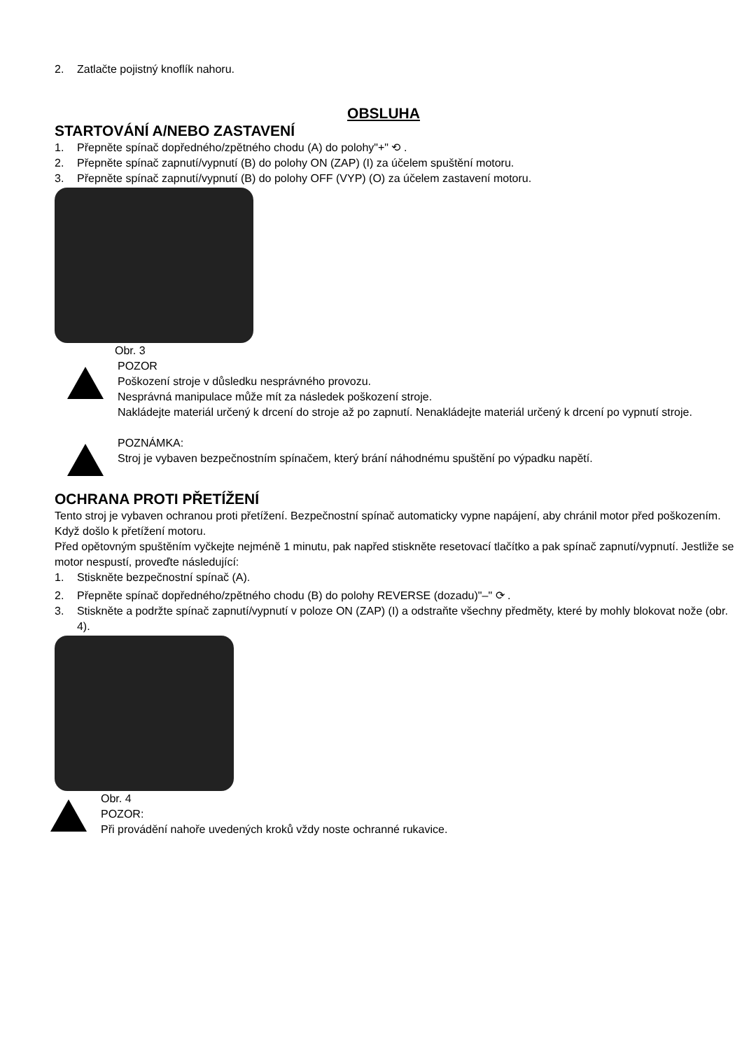2. Zatlačte pojistný knoflík nahoru.
OBSLUHA
STARTOVÁNÍ A/NEBO ZASTAVENÍ
1. Přepněte spínač dopředného/zpětného chodu (A) do polohy"+" ⟲ .
2. Přepněte spínač zapnutí/vypnutí (B) do polohy ON (ZAP) (I) za účelem spuštění motoru.
3. Přepněte spínač zapnutí/vypnutí (B) do polohy OFF (VYP) (O) za účelem zastavení motoru.
Obr. 3
POZOR
Poškození stroje v důsledku nesprávného provozu.
Nesprávná manipulace může mít za následek poškození stroje.
Nakládejte materiál určený k drcení do stroje až po zapnutí. Nenakládejte materiál určený k drcení po vypnutí stroje.
POZNÁMKA:
Stroj je vybaven bezpečnostním spínačem, který brání náhodnému spuštění po výpadku napětí.
OCHRANA PROTI PŘETÍŽENÍ
Tento stroj je vybaven ochranou proti přetížení. Bezpečnostní spínač automaticky vypne napájení, aby chránil motor před poškozením. Když došlo k přetížení motoru.
Před opětovným spuštěním vyčkejte nejméně 1 minutu, pak napřed stiskněte resetovací tlačítko a pak spínač zapnutí/vypnutí. Jestliže se motor nespustí, proveďte následující:
1. Stiskněte bezpečnostní spínač (A).
2. Přepněte spínač dopředného/zpětného chodu (B) do polohy REVERSE (dozadu)"–" ⟳ .
3. Stiskněte a podržte spínač zapnutí/vypnutí v poloze ON (ZAP) (I) a odstraňte všechny předměty, které by mohly blokovat nože (obr. 4).
Obr. 4
POZOR:
Při provádění nahoře uvedených kroků vždy noste ochranné rukavice.